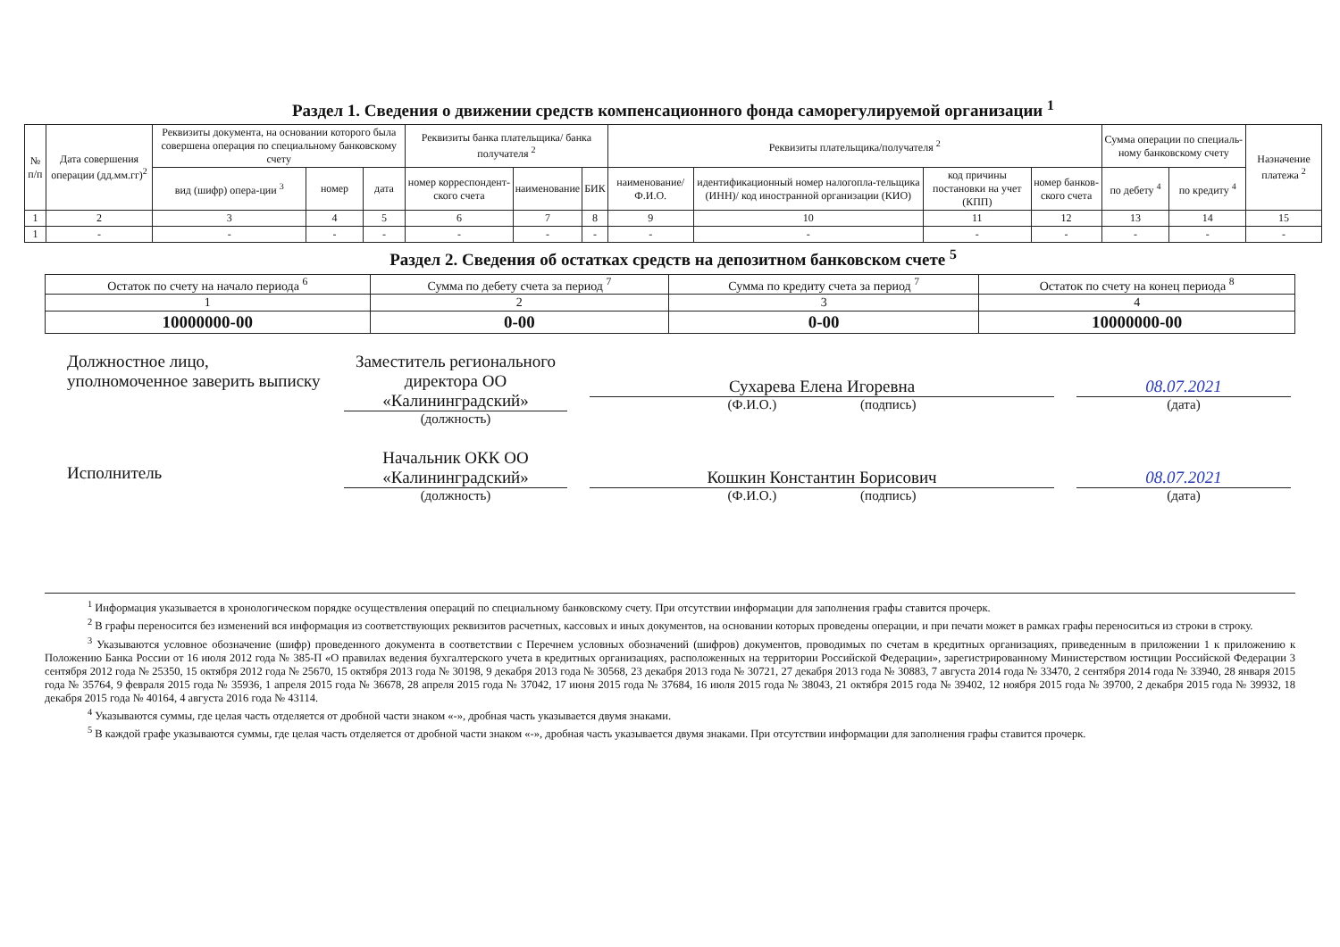Раздел 1. Сведения о движении средств компенсационного фонда саморегулируемой организации <sup>1</sup>
| № п/п | Дата совершения операции (дд.мм.гг)<sup>2</sup> | Реквизиты документа, на основании которого была совершена операция по специальному банковскому счету | | | Реквизиты банка плательщика/ банка получателя <sup>2</sup> | | | Реквизиты плательщика/получателя <sup>2</sup> | | | | Сумма операции по специаль-ному банковскому счету | | Назначение платежа <sup>2</sup> |
| --- | --- | --- | --- | --- | --- | --- | --- | --- | --- | --- | --- | --- | --- | --- |
| | | вид (шифр) опера-ции <sup>3</sup> | номер | дата | номер корреспондент-ского счета | наименование | БИК | наименование/ Ф.И.О. | идентификационный номер налогопла-тельщика (ИНН)/ код иностранной организации (КИО) | код причины постановки на учет (КПП) | номер банков-ского счета | по дебету <sup>4</sup> | по кредиту <sup>4</sup> | |
| 1 | 2 | 3 | 4 | 5 | 6 | 7 | 8 | 9 | 10 | 11 | 12 | 13 | 14 | 15 |
| 1 | - | - | - | - | - | - | - | - | - | - | - | - | - | - |
Раздел 2. Сведения об остатках средств на депозитном банковском счете <sup>5</sup>
| Остаток по счету на начало периода <sup>6</sup> | Сумма по дебету счета за период <sup>7</sup> | Сумма по кредиту счета за период <sup>7</sup> | Остаток по счету на конец периода <sup>8</sup> |
| 1 | 2 | 3 | 4 |
| 10000000-00 | 0-00 | 0-00 | 10000000-00 |
Должностное лицо, уполномоченное заверить выписку
Заместитель регионального директора ОО «Калининградский»
(должность)
Сухарева Елена Игоревна
(Ф.И.О.) (подпись)
08.07.2021
(дата)
Исполнитель
Начальник ОКК ОО «Калининградский»
(должность)
Кошкин Константин Борисович
(Ф.И.О.) (подпись)
08.07.2021
(дата)
<sup>1</sup> Информация указывается в хронологическом порядке осуществления операций по специальному банковскому счету. При отсутствии информации для заполнения графы ставится прочерк.
<sup>2</sup> В графы переносится без изменений вся информация из соответствующих реквизитов расчетных, кассовых и иных документов, на основании которых проведены операции, и при печати может в рамках графы переноситься из строки в строку.
<sup>3</sup> Указываются условное обозначение (шифр) проведенного документа в соответствии с Перечнем условных обозначений (шифров) документов, проводимых по счетам в кредитных организациях, приведенным в приложении 1 к приложению к Положению Банка России от 16 июля 2012 года № 385-П «О правилах ведения бухгалтерского учета в кредитных организациях, расположенных на территории Российской Федерации», зарегистрированному Министерством юстиции Российской Федерации 3 сентября 2012 года № 25350, 15 октября 2012 года № 25670, 15 октября 2013 года № 30198, 9 декабря 2013 года № 30568, 23 декабря 2013 года № 30721, 27 декабря 2013 года № 30883, 7 августа 2014 года № 33470, 2 сентября 2014 года № 33940, 28 января 2015 года № 35764, 9 февраля 2015 года № 35936, 1 апреля 2015 года № 36678, 28 апреля 2015 года № 37042, 17 июня 2015 года № 37684, 16 июля 2015 года № 38043, 21 октября 2015 года № 39402, 12 ноября 2015 года № 39700, 2 декабря 2015 года № 39932, 18 декабря 2015 года № 40164, 4 августа 2016 года № 43114.
<sup>4</sup> Указываются суммы, где целая часть отделяется от дробной части знаком «-», дробная часть указывается двумя знаками.
<sup>5</sup> В каждой графе указываются суммы, где целая часть отделяется от дробной части знаком «-», дробная часть указывается двумя знаками. При отсутствии информации для заполнения графы ставится прочерк.